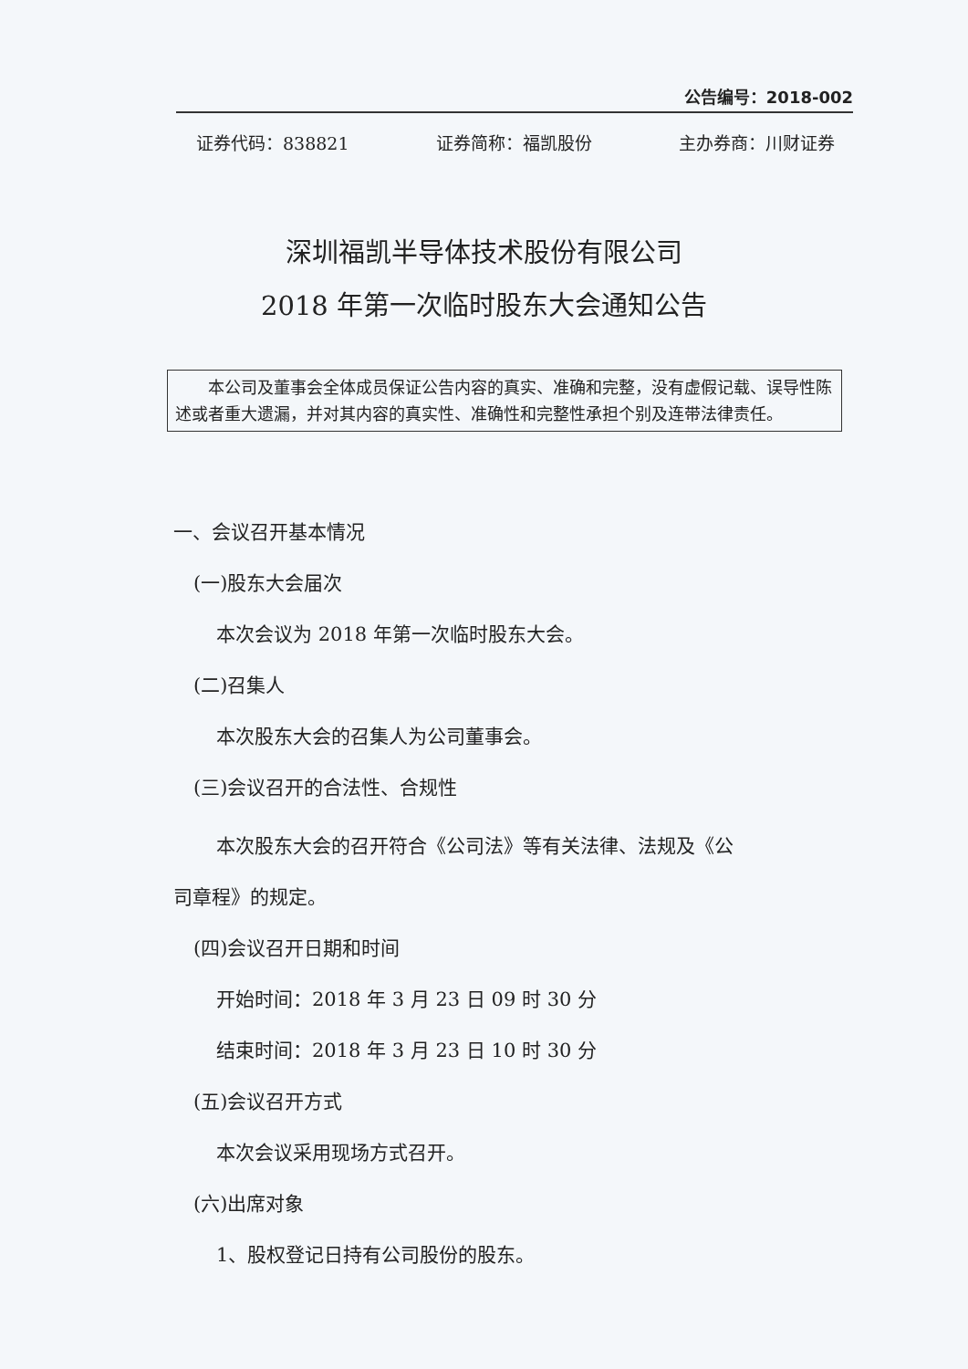公告编号：2018-002
证券代码：838821 证券简称：福凯股份 主办券商：川财证券
深圳福凯半导体技术股份有限公司
2018 年第一次临时股东大会通知公告
本公司及董事会全体成员保证公告内容的真实、准确和完整，没有虚假记载、误导性陈述或者重大遗漏，并对其内容的真实性、准确性和完整性承担个别及连带法律责任。
一、会议召开基本情况
(一)股东大会届次
本次会议为 2018 年第一次临时股东大会。
(二)召集人
本次股东大会的召集人为公司董事会。
(三)会议召开的合法性、合规性
本次股东大会的召开符合《公司法》等有关法律、法规及《公
司章程》的规定。
(四)会议召开日期和时间
开始时间：2018 年 3 月 23 日 09 时 30 分
结束时间：2018 年 3 月 23 日 10 时 30 分
(五)会议召开方式
本次会议采用现场方式召开。
(六)出席对象
1、股权登记日持有公司股份的股东。